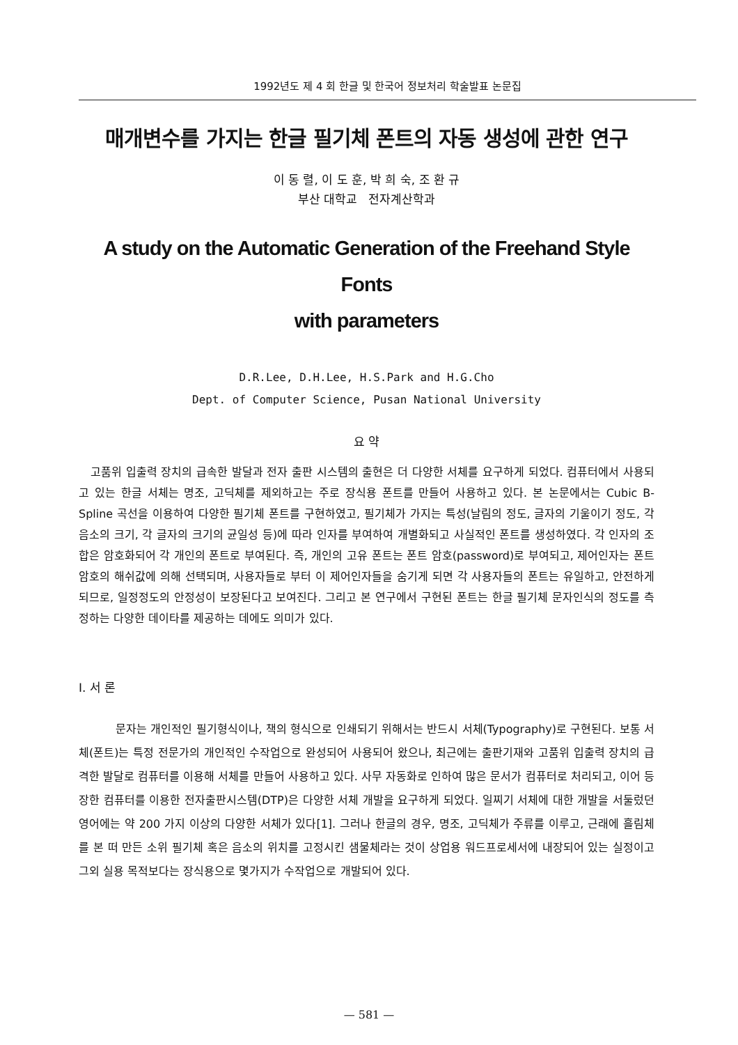1992년도 제 4 회 한글 및 한국어 정보처리 학술발표 논문집
매개변수를 가지는 한글 필기체 폰트의 자동 생성에 관한 연구
이 동 렬, 이 도 훈, 박 희 숙, 조 환 규
부산 대학교 전자계산학과
A study on the Automatic Generation of the Freehand Style Fonts
with parameters
D.R.Lee, D.H.Lee, H.S.Park and H.G.Cho
Dept. of Computer Science, Pusan National University
요 약
고품위 입출력 장치의 급속한 발달과 전자 출판 시스템의 출현은 더 다양한 서체를 요구하게 되었다. 컴퓨터에서 사용되고 있는 한글 서체는 명조, 고딕체를 제외하고는 주로 장식용 폰트를 만들어 사용하고 있다. 본 논문에서는 Cubic B-Spline 곡선을 이용하여 다양한 필기체 폰트를 구현하였고, 필기체가 가지는 특성(날림의 정도, 글자의 기울이기 정도, 각 음소의 크기, 각 글자의 크기의 균일성 등)에 따라 인자를 부여하여 개별화되고 사실적인 폰트를 생성하였다. 각 인자의 조합은 암호화되어 각 개인의 폰트로 부여된다. 즉, 개인의 고유 폰트는 폰트 암호(password)로 부여되고, 제어인자는 폰트암호의 해쉬값에 의해 선택되며, 사용자들로 부터 이 제어인자들을 숨기게 되면 각 사용자들의 폰트는 유일하고, 안전하게 되므로, 일정정도의 안정성이 보장된다고 보여진다. 그리고 본 연구에서 구현된 폰트는 한글 필기체 문자인식의 정도를 측정하는 다양한 데이타를 제공하는 데에도 의미가 있다.
I. 서 론
문자는 개인적인 필기형식이나, 책의 형식으로 인쇄되기 위해서는 반드시 서체(Typography)로 구현된다. 보통 서체(폰트)는 특정 전문가의 개인적인 수작업으로 완성되어 사용되어 왔으나, 최근에는 출판기재와 고품위 입출력 장치의 급격한 발달로 컴퓨터를 이용해 서체를 만들어 사용하고 있다. 사무 자동화로 인하여 많은 문서가 컴퓨터로 처리되고, 이어 등장한 컴퓨터를 이용한 전자출판시스템(DTP)은 다양한 서체 개발을 요구하게 되었다. 일찌기 서체에 대한 개발을 서둘렀던 영어에는 약 200 가지 이상의 다양한 서체가 있다[1]. 그러나 한글의 경우, 명조, 고딕체가 주류를 이루고, 근래에 흘림체를 본 떠 만든 소위 필기체 혹은 음소의 위치를 고정시킨 샘물체라는 것이 상업용 워드프로세서에 내장되어 있는 실정이고 그외 실용 목적보다는 장식용으로 몇가지가 수작업으로 개발되어 있다.
— 581 —